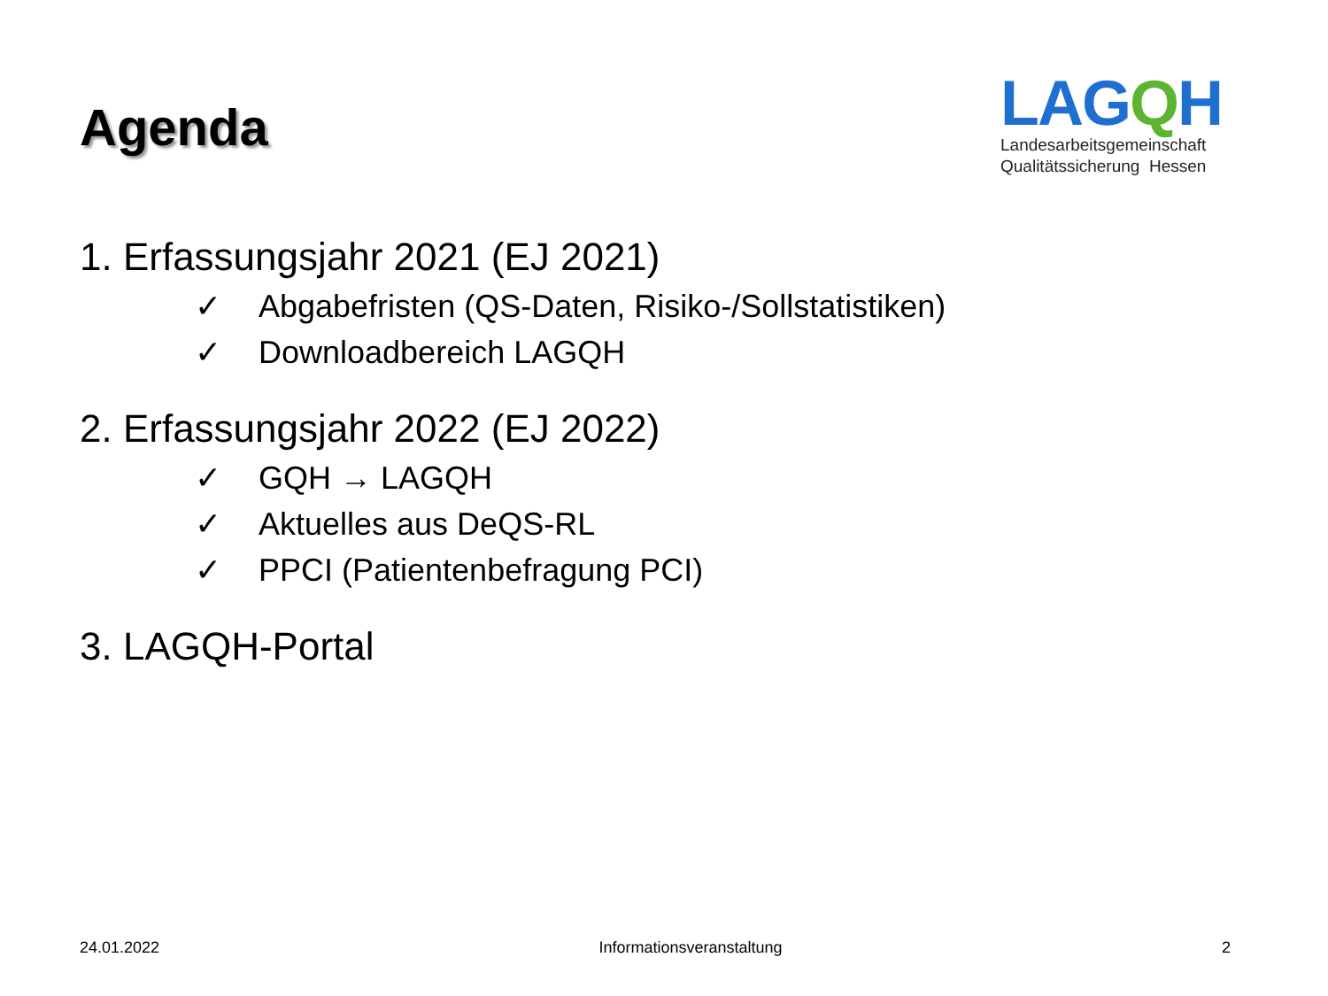Agenda
LAGQH
Landesarbeitsgemeinschaft
Qualitätssicherung Hessen
1. Erfassungsjahr 2021 (EJ 2021)
✓ Abgabefristen (QS-Daten, Risiko-/Sollstatistiken)
✓ Downloadbereich LAGQH
2. Erfassungsjahr 2022 (EJ 2022)
✓ GQH → LAGQH
✓ Aktuelles aus DeQS-RL
✓ PPCI (Patientenbefragung PCI)
3. LAGQH-Portal
24.01.2022 Informationsveranstaltung 2